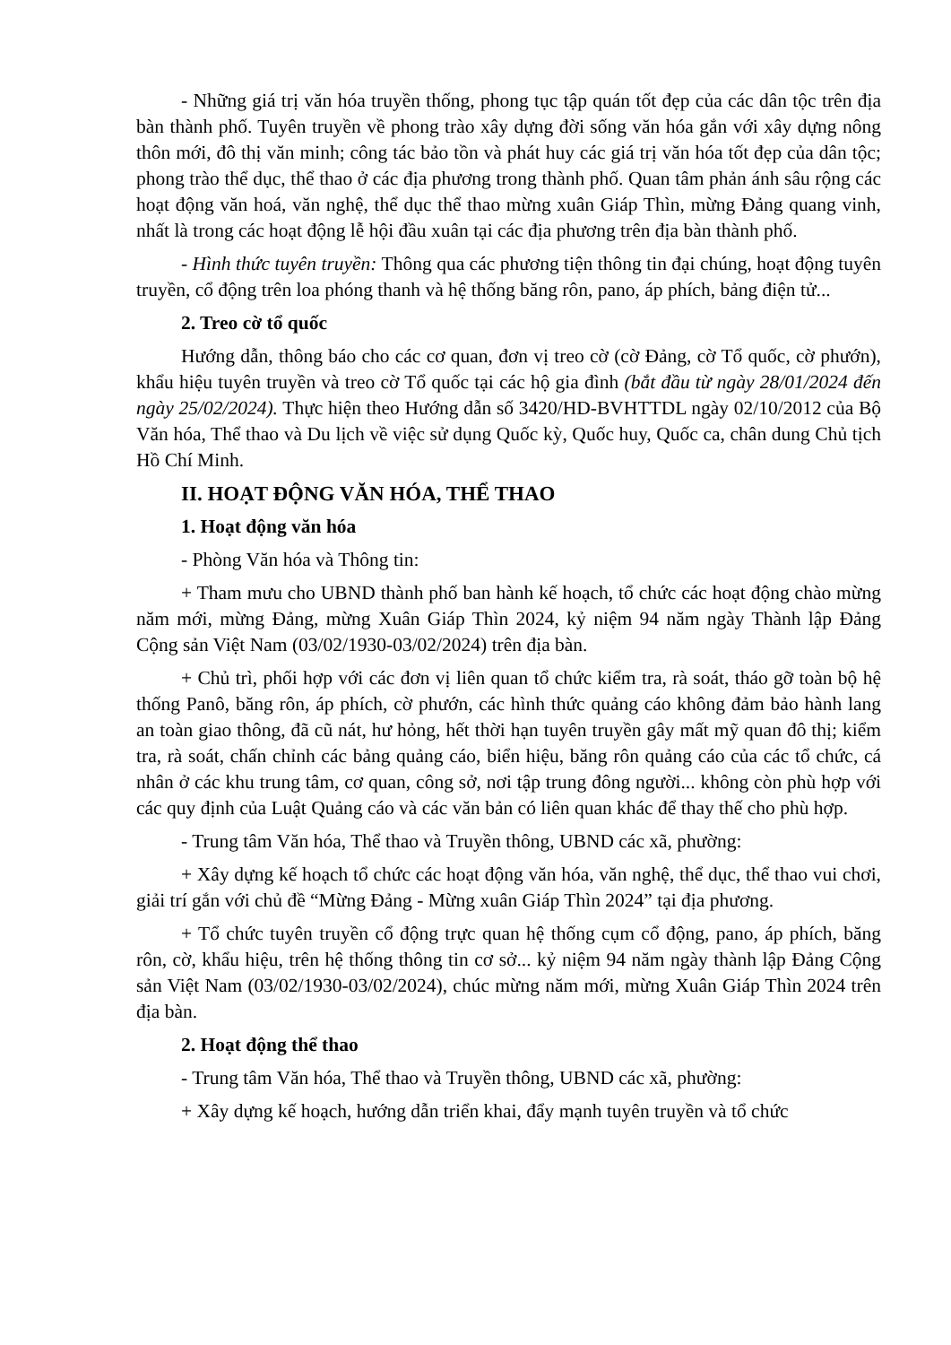- Những giá trị văn hóa truyền thống, phong tục tập quán tốt đẹp của các dân tộc trên địa bàn thành phố. Tuyên truyền về phong trào xây dựng đời sống văn hóa gắn với xây dựng nông thôn mới, đô thị văn minh; công tác bảo tồn và phát huy các giá trị văn hóa tốt đẹp của dân tộc; phong trào thể dục, thể thao ở các địa phương trong thành phố. Quan tâm phản ánh sâu rộng các hoạt động văn hoá, văn nghệ, thể dục thể thao mừng xuân Giáp Thìn, mừng Đảng quang vinh, nhất là trong các hoạt động lễ hội đầu xuân tại các địa phương trên địa bàn thành phố.
- Hình thức tuyên truyền: Thông qua các phương tiện thông tin đại chúng, hoạt động tuyên truyền, cổ động trên loa phóng thanh và hệ thống băng rôn, pano, áp phích, bảng điện tử...
2. Treo cờ tổ quốc
Hướng dẫn, thông báo cho các cơ quan, đơn vị treo cờ (cờ Đảng, cờ Tổ quốc, cờ phướn), khẩu hiệu tuyên truyền và treo cờ Tổ quốc tại các hộ gia đình (bắt đầu từ ngày 28/01/2024 đến ngày 25/02/2024). Thực hiện theo Hướng dẫn số 3420/HD-BVHTTDL ngày 02/10/2012 của Bộ Văn hóa, Thể thao và Du lịch về việc sử dụng Quốc kỳ, Quốc huy, Quốc ca, chân dung Chủ tịch Hồ Chí Minh.
II. HOẠT ĐỘNG VĂN HÓA, THỂ THAO
1. Hoạt động văn hóa
- Phòng Văn hóa và Thông tin:
+ Tham mưu cho UBND thành phố ban hành kế hoạch, tổ chức các hoạt động chào mừng năm mới, mừng Đảng, mừng Xuân Giáp Thìn 2024, kỷ niệm 94 năm ngày Thành lập Đảng Cộng sản Việt Nam (03/02/1930-03/02/2024) trên địa bàn.
+ Chủ trì, phối hợp với các đơn vị liên quan tổ chức kiểm tra, rà soát, tháo gỡ toàn bộ hệ thống Panô, băng rôn, áp phích, cờ phướn, các hình thức quảng cáo không đảm bảo hành lang an toàn giao thông, đã cũ nát, hư hỏng, hết thời hạn tuyên truyền gây mất mỹ quan đô thị; kiểm tra, rà soát, chấn chỉnh các bảng quảng cáo, biển hiệu, băng rôn quảng cáo của các tổ chức, cá nhân ở các khu trung tâm, cơ quan, công sở, nơi tập trung đông người... không còn phù hợp với các quy định của Luật Quảng cáo và các văn bản có liên quan khác để thay thế cho phù hợp.
- Trung tâm Văn hóa, Thể thao và Truyền thông, UBND các xã, phường:
+ Xây dựng kế hoạch tổ chức các hoạt động văn hóa, văn nghệ, thể dục, thể thao vui chơi, giải trí gắn với chủ đề “Mừng Đảng - Mừng xuân Giáp Thìn 2024” tại địa phương.
+ Tổ chức tuyên truyền cổ động trực quan hệ thống cụm cổ động, pano, áp phích, băng rôn, cờ, khẩu hiệu, trên hệ thống thông tin cơ sở... kỷ niệm 94 năm ngày thành lập Đảng Cộng sản Việt Nam (03/02/1930-03/02/2024), chúc mừng năm mới, mừng Xuân Giáp Thìn 2024 trên địa bàn.
2. Hoạt động thể thao
- Trung tâm Văn hóa, Thể thao và Truyền thông, UBND các xã, phường:
+ Xây dựng kế hoạch, hướng dẫn triển khai, đẩy mạnh tuyên truyền và tổ chức